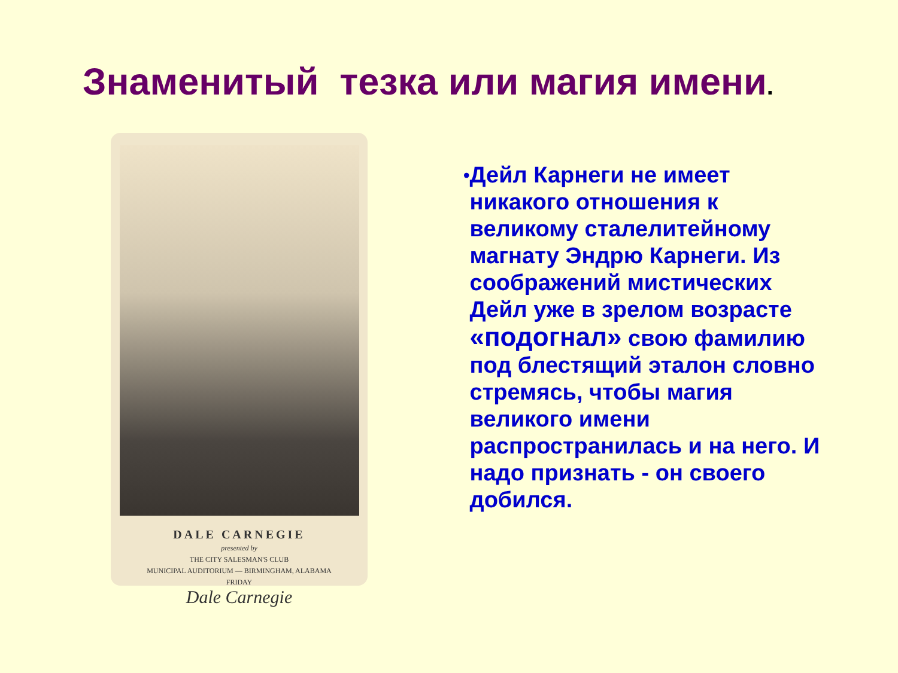Знаменитый тезка или магия имени.
DALE CARNEGIE
presented by
THE CITY SALESMAN'S CLUB
MUNICIPAL AUDITORIUM — BIRMINGHAM, ALABAMA
FRIDAY
Dale Carnegie
•
Дейл Карнеги не имеет никакого отношения к великому сталелитейному магнату Эндрю Карнеги. Из соображений мистических Дейл уже в зрелом возрасте «подогнал» свою фамилию под блестящий эталон словно стремясь, чтобы магия великого имени распространилась и на него. И надо признать - он своего добился.